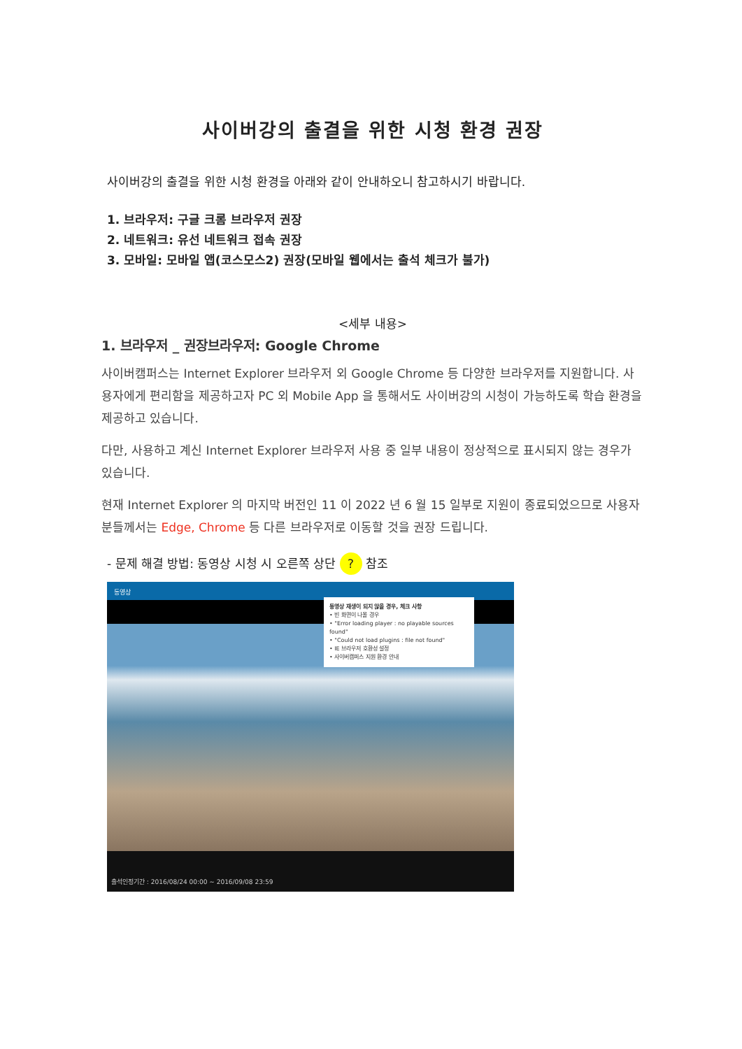사이버강의 출결을 위한 시청 환경 권장
사이버강의 출결을 위한 시청 환경을 아래와 같이 안내하오니 참고하시기 바랍니다.
1. 브라우저: 구글 크롬 브라우저 권장
2. 네트워크: 유선 네트워크 접속 권장
3. 모바일: 모바일 앱(코스모스2) 권장(모바일 웹에서는 출석 체크가 불가)
<세부 내용>
1. 브라우저 _ 권장브라우저: Google Chrome
사이버캠퍼스는 Internet Explorer 브라우저 외 Google Chrome 등 다양한 브라우저를 지원합니다. 사용자에게 편리함을 제공하고자 PC 외 Mobile App 을 통해서도 사이버강의 시청이 가능하도록 학습 환경을 제공하고 있습니다.
다만, 사용하고 계신 Internet Explorer 브라우저 사용 중 일부 내용이 정상적으로 표시되지 않는 경우가 있습니다.
현재 Internet Explorer 의 마지막 버전인 11 이 2022 년 6 월 15 일부로 지원이 종료되었으므로 사용자분들께서는 Edge, Chrome 등 다른 브라우저로 이동할 것을 권장 드립니다.
- 문제 해결 방법: 동영상 시청 시 오른쪽 상단 ? 참조
동영상
동영상 재생이 되지 않을 경우, 체크 사항
• 빈 화면이 나올 경우
• "Error loading player : no playable sources found"
• "Could not load plugins : file not found"
• IE 브라우저 호환성 설정
• 사이버캠퍼스 지원 환경 안내
출석인정기간 : 2016/08/24 00:00 ~ 2016/09/08 23:59